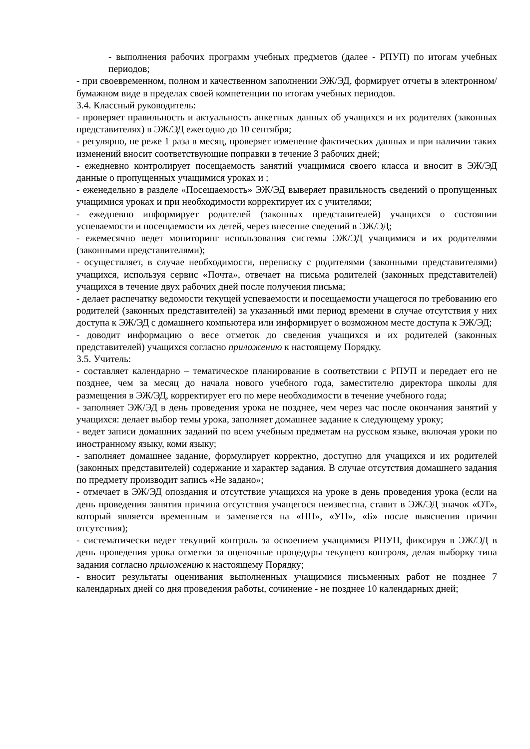- выполнения рабочих программ учебных предметов (далее - РПУП) по итогам учебных периодов;
- при своевременном, полном и качественном заполнении ЭЖ/ЭД, формирует отчеты в электронном/бумажном виде в пределах своей компетенции по итогам учебных периодов.
3.4. Классный руководитель:
- проверяет правильность и актуальность анкетных данных об учащихся и их родителях (законных представителях) в ЭЖ/ЭД ежегодно до 10 сентября;
- регулярно, не реже 1 раза в месяц, проверяет изменение фактических данных и при наличии таких изменений вносит соответствующие поправки в течение 3 рабочих дней;
- ежедневно контролирует посещаемость занятий учащимися своего класса и вносит в ЭЖ/ЭД данные о пропущенных учащимися уроках и ;
- еженедельно в разделе «Посещаемость» ЭЖ/ЭД выверяет правильность сведений о пропущенных учащимися уроках и при необходимости корректирует их с учителями;
- ежедневно информирует родителей (законных представителей) учащихся о состоянии успеваемости и посещаемости их детей, через внесение сведений в ЭЖ/ЭД;
- ежемесячно ведет мониторинг использования системы ЭЖ/ЭД учащимися и их родителями (законными представителями);
- осуществляет, в случае необходимости, переписку с родителями (законными представителями) учащихся, используя сервис «Почта», отвечает на письма родителей (законных представителей) учащихся в течение двух рабочих дней после получения письма;
- делает распечатку ведомости текущей успеваемости и посещаемости учащегося по требованию его родителей (законных представителей) за указанный ими период времени в случае отсутствия у них доступа к ЭЖ/ЭД с домашнего компьютера или информирует о возможном месте доступа к ЭЖ/ЭД;
- доводит информацию о весе отметок до сведения учащихся и их родителей (законных представителей) учащихся согласно приложению к настоящему Порядку.
3.5. Учитель:
- составляет календарно – тематическое планирование в соответствии с РПУП и передает его не позднее, чем за месяц до начала нового учебного года, заместителю директора школы для размещения в ЭЖ/ЭД, корректирует его по мере необходимости в течение учебного года;
- заполняет ЭЖ/ЭД в день проведения урока не позднее, чем через час после окончания занятий у учащихся: делает выбор темы урока, заполняет домашнее задание к следующему уроку;
- ведет записи домашних заданий по всем учебным предметам на русском языке, включая уроки по иностранному языку, коми языку;
- заполняет домашнее задание, формулирует корректно, доступно для учащихся и их родителей (законных представителей) содержание и характер задания. В случае отсутствия домашнего задания по предмету производит запись «Не задано»;
- отмечает в ЭЖ/ЭД опоздания и отсутствие учащихся на уроке в день проведения урока (если на день проведения занятия причина отсутствия учащегося неизвестна, ставит в ЭЖ/ЭД значок «ОТ», который является временным и заменяется на «НП», «УП», «Б» после выяснения причин отсутствия);
- систематически ведет текущий контроль за освоением учащимися РПУП, фиксируя в ЭЖ/ЭД в день проведения урока отметки за оценочные процедуры текущего контроля, делая выборку типа задания согласно приложению к настоящему Порядку;
- вносит результаты оценивания выполненных учащимися письменных работ не позднее 7 календарных дней со дня проведения работы, сочинение - не позднее 10 календарных дней;